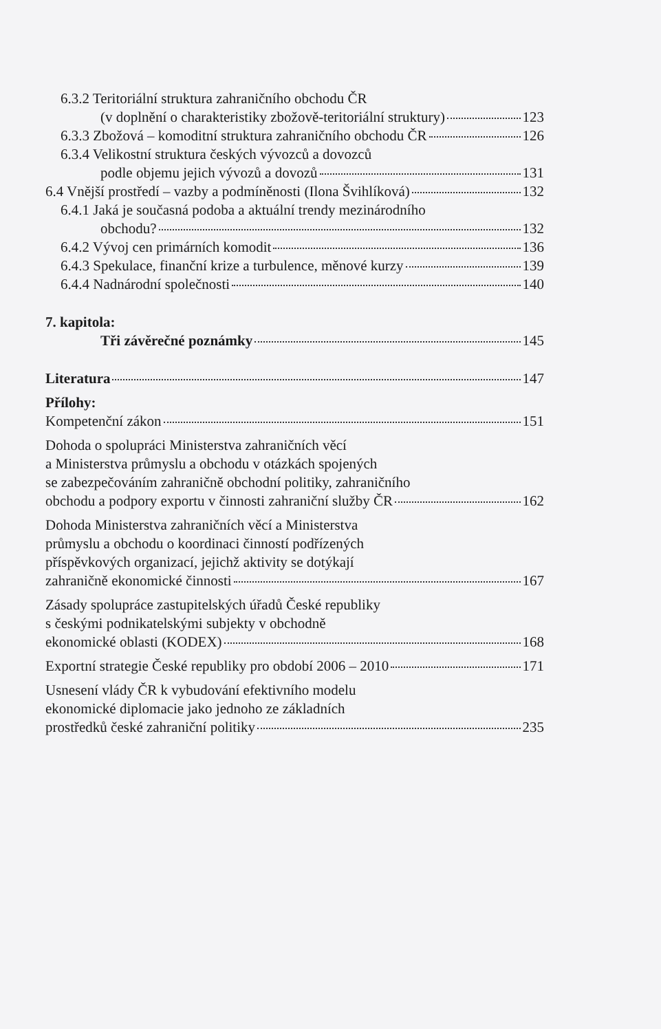6.3.2 Teritoriální struktura zahraničního obchodu ČR
(v doplnění o charakteristiky zbožově-teritoriální struktury) 123
6.3.3 Zbožová – komoditní struktura zahraničního obchodu ČR 126
6.3.4 Velikostní struktura českých vývozců a dovozců
podle objemu jejich vývozů a dovozů 131
6.4 Vnější prostředí – vazby a podmíněnosti (Ilona Švihlíková) 132
6.4.1 Jaká je současná podoba a aktuální trendy mezinárodního
obchodu? 132
6.4.2 Vývoj cen primárních komodit 136
6.4.3 Spekulace, finanční krize a turbulence, měnové kurzy 139
6.4.4 Nadnárodní společnosti 140
7. kapitola:
Tři závěrečné poznámky 145
Literatura 147
Přílohy:
Kompetenční zákon 151
Dohoda o spolupráci Ministerstva zahraničních věcí
a Ministerstva průmyslu a obchodu v otázkách spojených
se zabezpečováním zahraničně obchodní politiky, zahraničního
obchodu a podpory exportu v činnosti zahraniční služby ČR 162
Dohoda Ministerstva zahraničních věcí a Ministerstva
průmyslu a obchodu o koordinaci činností podřízených
příspěvkových organizací, jejichž aktivity se dotýkají
zahraničně ekonomické činnosti 167
Zásady spolupráce zastupitelských úřadů České republiky
s českými podnikatelskými subjekty v obchodně
ekonomické oblasti (KODEX) 168
Exportní strategie České republiky pro období 2006 – 2010 171
Usnesení vlády ČR k vybudování efektivního modelu
ekonomické diplomacie jako jednoho ze základních
prostředků české zahraniční politiky 235